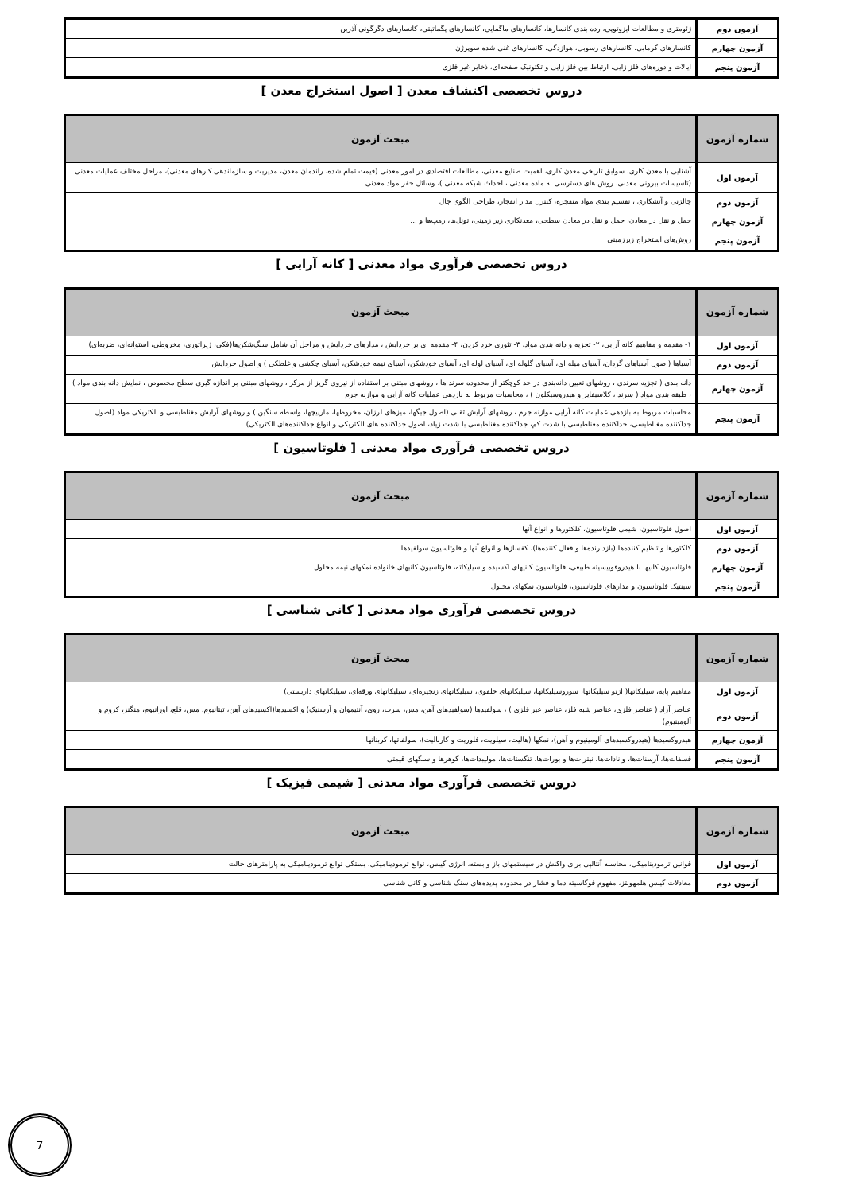| آزمون دوم | ژئومتری و مطالعات ایزوتوپی، رده بندی کانسارها، کانسارهای ماگمایی، کانسارهای پگماتیتی، کانسارهای دگرگونی آذرین |
| آزمون چهارم | کانسارهای گرمابی، کانسارهای رسوبی، هوازدگی، کانسارهای غنی شده سوپرژن |
| آزمون پنجم | ایالات و دوره‌های فلز زایی، ارتباط بین فلز زایی و تکتونیک صفحه‌ای، ذخایر غیر فلزی |
دروس تخصصی اکتشاف معدن [ اصول استخراج معدن ]
| شماره آزمون | مبحث آزمون |
| --- | --- |
| آزمون اول | آشنایی با معدن کاری، سوابق تاریخی معدن کاری، اهمیت صنایع معدنی، مطالعات اقتصادی در امور معدنی (قیمت تمام شده، راندمان معدن، مدیریت و سازماندهی کارهای معدنی)، مراحل مختلف عملیات معدنی (تاسیسات بیرونی معدنی، روش های دسترسی به ماده معدنی ، احداث شبکه معدنی )، وسائل حفر مواد معدنی |
| آزمون دوم | چالزنی و آتشکاری ، تقسیم بندی مواد منفجره، کنترل مدار انفجار، طراحی الگوی چال |
| آزمون چهارم | حمل و نقل در معادن، حمل و نقل در معادن سطحی، معدنکاری زیر زمینی، تونل‌ها، رمپ‌ها و ... |
| آزمون پنجم | روش‌های استخراج زیرزمینی |
دروس تخصصی فرآوری مواد معدنی [ کانه آرایی ]
| شماره آزمون | مبحث آزمون |
| --- | --- |
| آزمون اول | ۱- مقدمه و مفاهیم کانه آرایی، ۲- تجزیه و دانه بندی مواد، ۳- تئوری خرد کردن، ۴- مقدمه ای بر خردایش ، مدارهای خردایش و مراحل آن شامل سنگ‌شکن‌ها(فکی، ژیراتوری، مخروطی، استوانه‌ای، ضربه‌ای) |
| آزمون دوم | آسیاها (اصول آسیاهای گردان، آسیای میله ای، آسیای گلوله ای، آسیای لوله ای، آسیای خودشکن، آسیای نیمه خودشکن، آسیای چکشی و غلطکی ) و اصول خردایش |
| آزمون چهارم | دانه بندی ( تجزیه سرندی ، روشهای تعیین دانه‌بندی در حد کوچکتر از محدوده سرند ها ، روشهای مبتنی بر استفاده از نیروی گریز از مرکز ، روشهای مبتنی بر اندازه گیری سطح مخصوص ، نمایش دانه بندی مواد ) ، طبقه بندی مواد ( سرند ، کلاسیفایر و هیدروسیکلون ) ، محاسبات مربوط به بازدهی عملیات کانه آرایی و موازنه جرم |
| آزمون پنجم | محاسبات مربوط به بازدهی عملیات کانه آرایی موازنه جرم ، روشهای آرایش ثقلی (اصول جیگها، میزهای لرزان، مخروطها، مارپیچها، واسطه سنگین ) و روشهای آرایش مغناطیسی و الکتریکی مواد (اصول جداکننده مغناطیسی، جداکننده مغناطیسی با شدت کم، جداکننده مغناطیسی با شدت زیاد، اصول جداکننده های الکتریکی و انواع جداکننده‌های الکتریکی) |
دروس تخصصی فرآوری مواد معدنی [ فلوتاسیون ]
| شماره آزمون | مبحث آزمون |
| --- | --- |
| آزمون اول | اصول فلوتاسیون، شیمی فلوتاسیون، کلکتورها و انواع آنها |
| آزمون دوم | کلکتورها و تنظیم کننده‌ها (بازدارنده‌ها و فعال کننده‌ها)، کفسازها و انواع آنها و فلوتاسیون سولفیدها |
| آزمون چهارم | فلوتاسیون کانیها با هیدروفوبیسیته طبیعی، فلوتاسیون کانیهای اکسیده و سیلیکاته، فلوتاسیون کانیهای خانواده نمکهای نیمه محلول |
| آزمون پنجم | سینتیک فلوتاسیون و مدارهای فلوتاسیون، فلوتاسیون نمکهای محلول |
دروس تخصصی فرآوری مواد معدنی [ کانی شناسی ]
| شماره آزمون | مبحث آزمون |
| --- | --- |
| آزمون اول | مفاهیم پایه، سیلیکاتها( ازتو سیلیکاتها، سوروسیلیکاتها، سیلیکاتهای حلقوی، سیلیکاتهای زنجیره‌ای، سیلیکاتهای ورقه‌ای، سیلیکاتهای داربستی) |
| آزمون دوم | عناصر آزاد ( عناصر فلزی، عناصر شبه فلز، عناصر غیر فلزی ) ، سولفیدها (سولفیدهای آهن، مس، سرب، روی، آنتیموان و آرسنیک) و اکسیدها(اکسیدهای آهن، تیتانیوم، مس، قلع، اورانیوم، منگنز، کروم و آلومینیوم) |
| آزمون چهارم | هیدروکسیدها (هیدروکسیدهای آلومینیوم و آهن)، نمکها (هالیت، سیلویت، فلوریت و کارنالیت)، سولفاتها، کربناتها |
| آزمون پنجم | فسفات‌ها، آرسنات‌ها، وانادات‌ها، نیترات‌ها و بورات‌ها، تنگستات‌ها، مولیبدات‌ها، گوهرها و سنگهای قیمتی |
دروس تخصصی فرآوری مواد معدنی [ شیمی فیزیک ]
| شماره آزمون | مبحث آزمون |
| --- | --- |
| آزمون اول | قوانین ترمودینامیکی، محاسبه آنتالپی برای واکنش در سیستمهای باز و بسته، انرژی گیبس، توابع ترمودینامیکی، بستگی توابع ترمودینامیکی به پارامترهای حالت |
| آزمون دوم | معادلات گیبس هلمهولتز، مفهوم فوگاسیته دما و فشار در محدوده پدیده‌های سنگ شناسی و کانی شناسی |
7